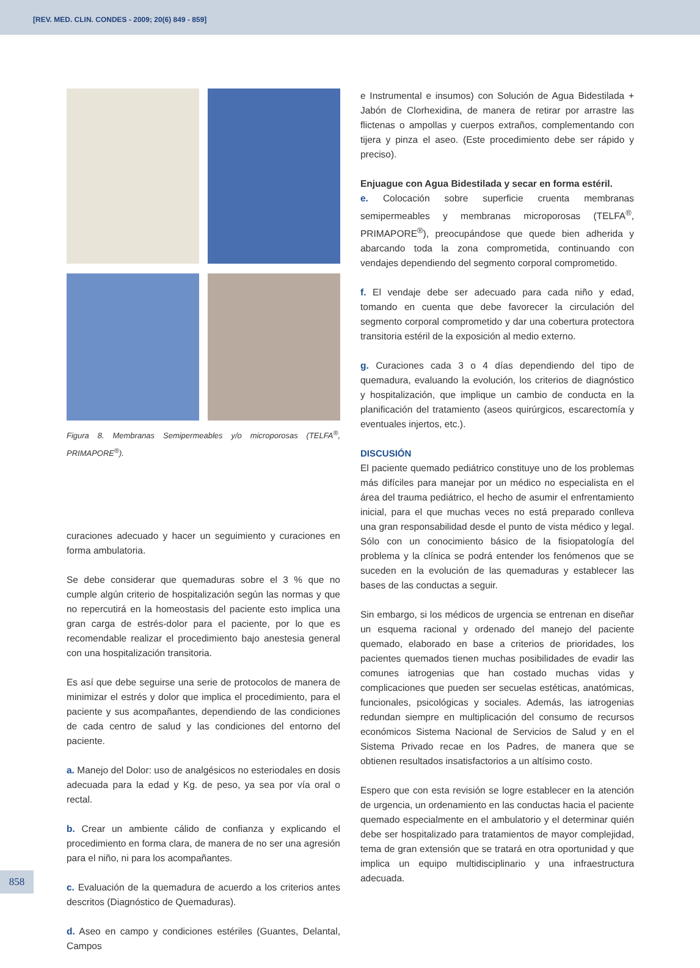[REV. MED. CLIN. CONDES - 2009; 20(6) 849 - 859]
Figura 8. Membranas Semipermeables y/o microporosas (TELFA<sup>®</sup>, PRIMAPORE<sup>®</sup>).
curaciones adecuado y hacer un seguimiento y curaciones en forma ambulatoria.
Se debe considerar que quemaduras sobre el 3 % que no cumple algún criterio de hospitalización según las normas y que no repercutirá en la homeostasis del paciente esto implica una gran carga de estrés-dolor para el paciente, por lo que es recomendable realizar el procedimiento bajo anestesia general con una hospitalización transitoria.
Es así que debe seguirse una serie de protocolos de manera de minimizar el estrés y dolor que implica el procedimiento, para el paciente y sus acompañantes, dependiendo de las condiciones de cada centro de salud y las condiciones del entorno del paciente.
a. Manejo del Dolor: uso de analgésicos no esteriodales en dosis adecuada para la edad y Kg. de peso, ya sea por vía oral o rectal.
b. Crear un ambiente cálido de confianza y explicando el procedimiento en forma clara, de manera de no ser una agresión para el niño, ni para los acompañantes.
c. Evaluación de la quemadura de acuerdo a los criterios antes descritos (Diagnóstico de Quemaduras).
d. Aseo en campo y condiciones estériles (Guantes, Delantal, Campos
e Instrumental e insumos) con Solución de Agua Bidestilada + Jabón de Clorhexidina, de manera de retirar por arrastre las flictenas o ampollas y cuerpos extraños, complementando con tijera y pinza el aseo. (Este procedimiento debe ser rápido y preciso).
Enjuague con Agua Bidestilada y secar en forma estéril.
e. Colocación sobre superficie cruenta membranas semipermeables y membranas microporosas (TELFA<sup>®</sup>, PRIMAPORE<sup>®</sup>), preocupándose que quede bien adherida y abarcando toda la zona comprometida, continuando con vendajes dependiendo del segmento corporal comprometido.
f. El vendaje debe ser adecuado para cada niño y edad, tomando en cuenta que debe favorecer la circulación del segmento corporal comprometido y dar una cobertura protectora transitoria estéril de la exposición al medio externo.
g. Curaciones cada 3 o 4 días dependiendo del tipo de quemadura, evaluando la evolución, los criterios de diagnóstico y hospitalización, que implique un cambio de conducta en la planificación del tratamiento (aseos quirúrgicos, escarectomía y eventuales injertos, etc.).
DISCUSIÓN
El paciente quemado pediátrico constituye uno de los problemas más difíciles para manejar por un médico no especialista en el área del trauma pediátrico, el hecho de asumir el enfrentamiento inicial, para el que muchas veces no está preparado conlleva una gran responsabilidad desde el punto de vista médico y legal. Sólo con un conocimiento básico de la fisiopatología del problema y la clínica se podrá entender los fenómenos que se suceden en la evolución de las quemaduras y establecer las bases de las conductas a seguir.
Sin embargo, si los médicos de urgencia se entrenan en diseñar un esquema racional y ordenado del manejo del paciente quemado, elaborado en base a criterios de prioridades, los pacientes quemados tienen muchas posibilidades de evadir las comunes iatrogenias que han costado muchas vidas y complicaciones que pueden ser secuelas estéticas, anatómicas, funcionales, psicológicas y sociales. Además, las iatrogenias redundan siempre en multiplicación del consumo de recursos económicos Sistema Nacional de Servicios de Salud y en el Sistema Privado recae en los Padres, de manera que se obtienen resultados insatisfactorios a un altísimo costo.
Espero que con esta revisión se logre establecer en la atención de urgencia, un ordenamiento en las conductas hacia el paciente quemado especialmente en el ambulatorio y el determinar quién debe ser hospitalizado para tratamientos de mayor complejidad, tema de gran extensión que se tratará en otra oportunidad y que implica un equipo multidisciplinario y una infraestructura adecuada.
858